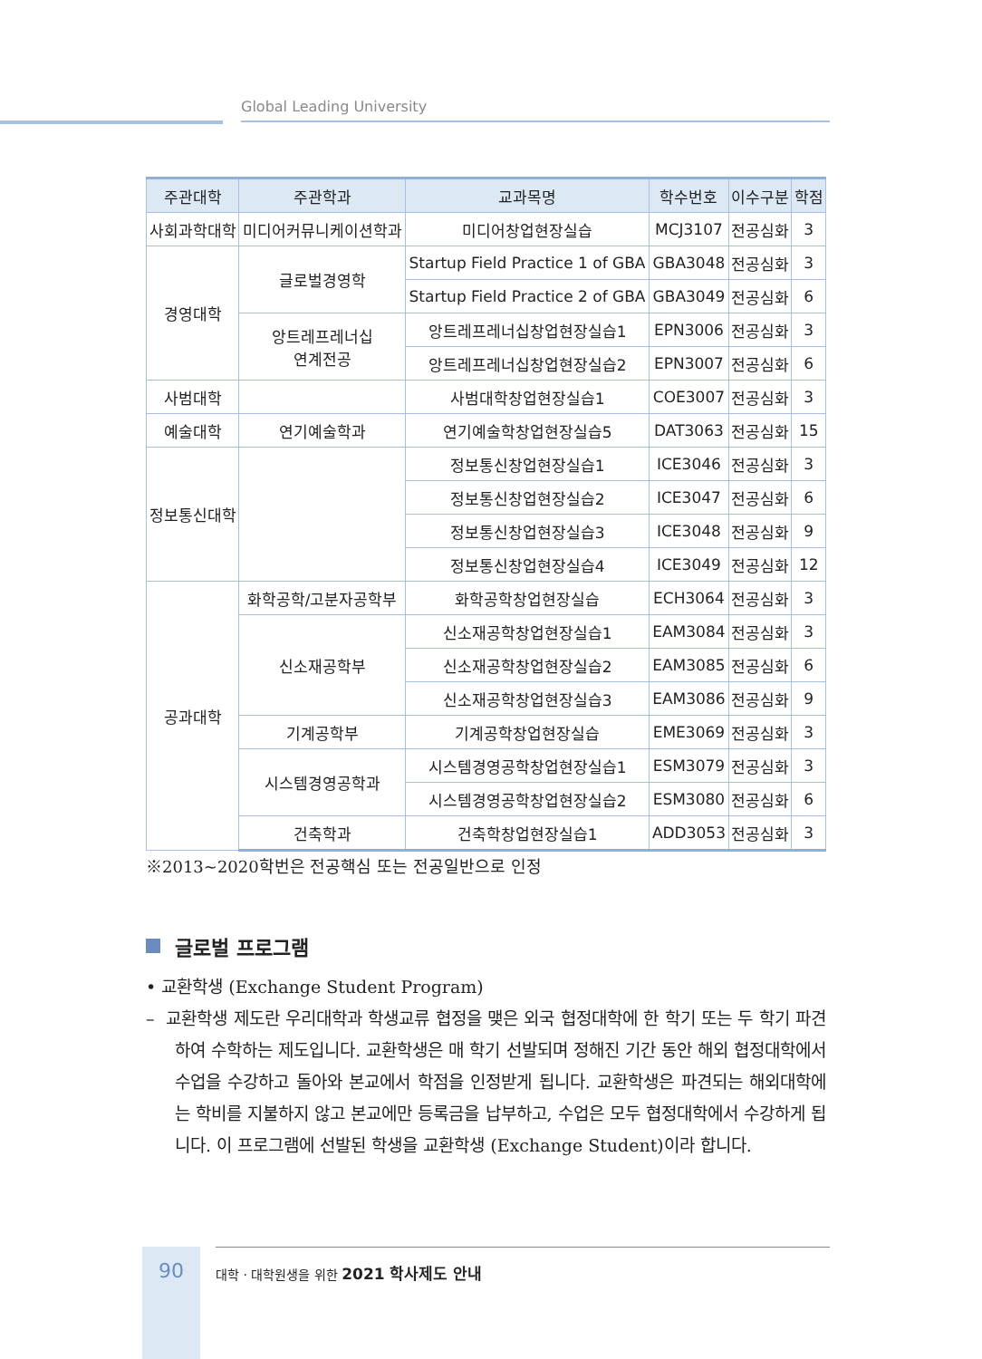Global Leading University
| 주관대학 | 주관학과 | 교과목명 | 학수번호 | 이수구분 | 학점 |
| --- | --- | --- | --- | --- | --- |
| 사회과학대학 | 미디어커뮤니케이션학과 | 미디어창업현장실습 | MCJ3107 | 전공심화 | 3 |
| 경영대학 | 글로벌경영학 | Startup Field Practice 1 of GBA | GBA3048 | 전공심화 | 3 |
| | | Startup Field Practice 2 of GBA | GBA3049 | 전공심화 | 6 |
| | 앙트레프레너십 연계전공 | 앙트레프레너십창업현장실습1 | EPN3006 | 전공심화 | 3 |
| | | 앙트레프레너십창업현장실습2 | EPN3007 | 전공심화 | 6 |
| 사범대학 | | 사범대학창업현장실습1 | COE3007 | 전공심화 | 3 |
| 예술대학 | 연기예술학과 | 연기예술학창업현장실습5 | DAT3063 | 전공심화 | 15 |
| 정보통신대학 | | 정보통신창업현장실습1 | ICE3046 | 전공심화 | 3 |
| | | 정보통신창업현장실습2 | ICE3047 | 전공심화 | 6 |
| | | 정보통신창업현장실습3 | ICE3048 | 전공심화 | 9 |
| | | 정보통신창업현장실습4 | ICE3049 | 전공심화 | 12 |
| 공과대학 | 화학공학/고분자공학부 | 화학공학창업현장실습 | ECH3064 | 전공심화 | 3 |
| | 신소재공학부 | 신소재공학창업현장실습1 | EAM3084 | 전공심화 | 3 |
| | | 신소재공학창업현장실습2 | EAM3085 | 전공심화 | 6 |
| | | 신소재공학창업현장실습3 | EAM3086 | 전공심화 | 9 |
| | 기계공학부 | 기계공학창업현장실습 | EME3069 | 전공심화 | 3 |
| | 시스템경영공학과 | 시스템경영공학창업현장실습1 | ESM3079 | 전공심화 | 3 |
| | | 시스템경영공학창업현장실습2 | ESM3080 | 전공심화 | 6 |
| | 건축학과 | 건축학창업현장실습1 | ADD3053 | 전공심화 | 3 |
※2013~2020학번은 전공핵심 또는 전공일반으로 인정
글로벌 프로그램
• 교환학생 (Exchange Student Program)
– 교환학생 제도란 우리대학과 학생교류 협정을 맺은 외국 협정대학에 한 학기 또는 두 학기 파견하여 수학하는 제도입니다. 교환학생은 매 학기 선발되며 정해진 기간 동안 해외 협정대학에서 수업을 수강하고 돌아와 본교에서 학점을 인정받게 됩니다. 교환학생은 파견되는 해외대학에는 학비를 지불하지 않고 본교에만 등록금을 납부하고, 수업은 모두 협정대학에서 수강하게 됩니다. 이 프로그램에 선발된 학생을 교환학생 (Exchange Student)이라 합니다.
90
대학 · 대학원생을 위한 2021 학사제도 안내